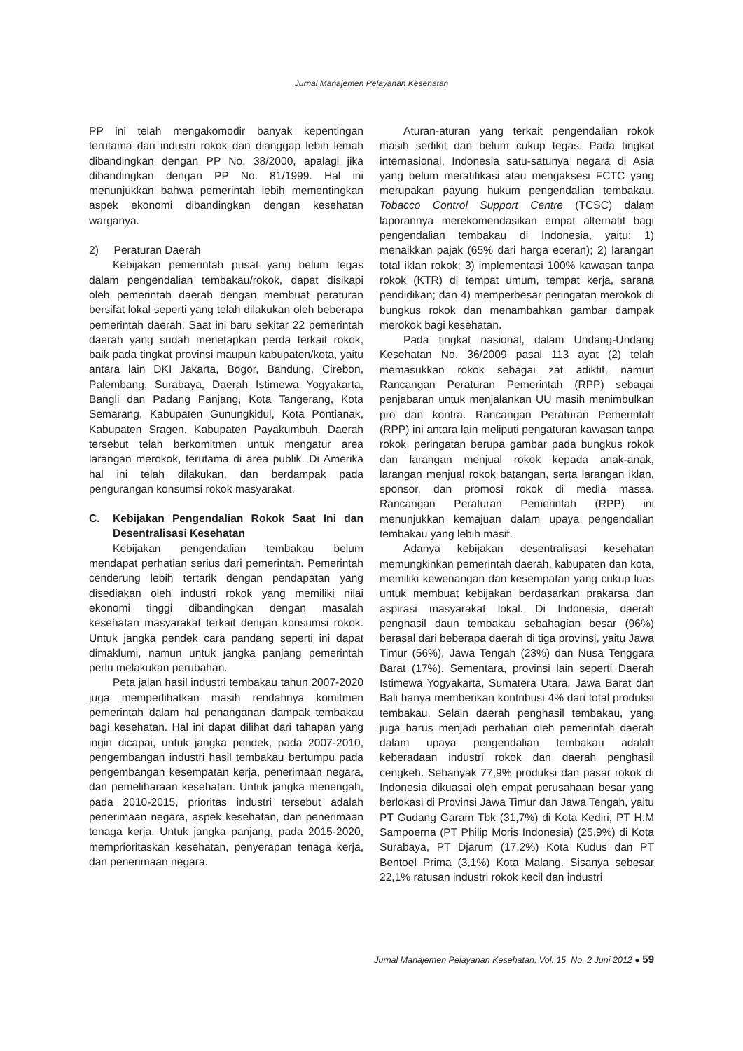Jurnal Manajemen Pelayanan Kesehatan
PP ini telah mengakomodir banyak kepentingan terutama dari industri rokok dan dianggap lebih lemah dibandingkan dengan PP No. 38/2000, apalagi jika dibandingkan dengan PP No. 81/1999. Hal ini menunjukkan bahwa pemerintah lebih mementingkan aspek ekonomi dibandingkan dengan kesehatan warganya.
2) Peraturan Daerah
Kebijakan pemerintah pusat yang belum tegas dalam pengendalian tembakau/rokok, dapat disikapi oleh pemerintah daerah dengan membuat peraturan bersifat lokal seperti yang telah dilakukan oleh beberapa pemerintah daerah. Saat ini baru sekitar 22 pemerintah daerah yang sudah menetapkan perda terkait rokok, baik pada tingkat provinsi maupun kabupaten/kota, yaitu antara lain DKI Jakarta, Bogor, Bandung, Cirebon, Palembang, Surabaya, Daerah Istimewa Yogyakarta, Bangli dan Padang Panjang, Kota Tangerang, Kota Semarang, Kabupaten Gunungkidul, Kota Pontianak, Kabupaten Sragen, Kabupaten Payakumbuh. Daerah tersebut telah berkomitmen untuk mengatur area larangan merokok, terutama di area publik. Di Amerika hal ini telah dilakukan, dan berdampak pada pengurangan konsumsi rokok masyarakat.
C. Kebijakan Pengendalian Rokok Saat Ini dan Desentralisasi Kesehatan
Kebijakan pengendalian tembakau belum mendapat perhatian serius dari pemerintah. Pemerintah cenderung lebih tertarik dengan pendapatan yang disediakan oleh industri rokok yang memiliki nilai ekonomi tinggi dibandingkan dengan masalah kesehatan masyarakat terkait dengan konsumsi rokok. Untuk jangka pendek cara pandang seperti ini dapat dimaklumi, namun untuk jangka panjang pemerintah perlu melakukan perubahan.
Peta jalan hasil industri tembakau tahun 2007-2020 juga memperlihatkan masih rendahnya komitmen pemerintah dalam hal penanganan dampak tembakau bagi kesehatan. Hal ini dapat dilihat dari tahapan yang ingin dicapai, untuk jangka pendek, pada 2007-2010, pengembangan industri hasil tembakau bertumpu pada pengembangan kesempatan kerja, penerimaan negara, dan pemeliharaan kesehatan. Untuk jangka menengah, pada 2010-2015, prioritas industri tersebut adalah penerimaan negara, aspek kesehatan, dan penerimaan tenaga kerja. Untuk jangka panjang, pada 2015-2020, memprioritaskan kesehatan, penyerapan tenaga kerja, dan penerimaan negara.
Aturan-aturan yang terkait pengendalian rokok masih sedikit dan belum cukup tegas. Pada tingkat internasional, Indonesia satu-satunya negara di Asia yang belum meratifikasi atau mengaksesi FCTC yang merupakan payung hukum pengendalian tembakau. Tobacco Control Support Centre (TCSC) dalam laporannya merekomendasikan empat alternatif bagi pengendalian tembakau di Indonesia, yaitu: 1) menaikkan pajak (65% dari harga eceran); 2) larangan total iklan rokok; 3) implementasi 100% kawasan tanpa rokok (KTR) di tempat umum, tempat kerja, sarana pendidikan; dan 4) memperbesar peringatan merokok di bungkus rokok dan menambahkan gambar dampak merokok bagi kesehatan.
Pada tingkat nasional, dalam Undang-Undang Kesehatan No. 36/2009 pasal 113 ayat (2) telah memasukkan rokok sebagai zat adiktif, namun Rancangan Peraturan Pemerintah (RPP) sebagai penjabaran untuk menjalankan UU masih menimbulkan pro dan kontra. Rancangan Peraturan Pemerintah (RPP) ini antara lain meliputi pengaturan kawasan tanpa rokok, peringatan berupa gambar pada bungkus rokok dan larangan menjual rokok kepada anak-anak, larangan menjual rokok batangan, serta larangan iklan, sponsor, dan promosi rokok di media massa. Rancangan Peraturan Pemerintah (RPP) ini menunjukkan kemajuan dalam upaya pengendalian tembakau yang lebih masif.
Adanya kebijakan desentralisasi kesehatan memungkinkan pemerintah daerah, kabupaten dan kota, memiliki kewenangan dan kesempatan yang cukup luas untuk membuat kebijakan berdasarkan prakarsa dan aspirasi masyarakat lokal. Di Indonesia, daerah penghasil daun tembakau sebahagian besar (96%) berasal dari beberapa daerah di tiga provinsi, yaitu Jawa Timur (56%), Jawa Tengah (23%) dan Nusa Tenggara Barat (17%). Sementara, provinsi lain seperti Daerah Istimewa Yogyakarta, Sumatera Utara, Jawa Barat dan Bali hanya memberikan kontribusi 4% dari total produksi tembakau. Selain daerah penghasil tembakau, yang juga harus menjadi perhatian oleh pemerintah daerah dalam upaya pengendalian tembakau adalah keberadaan industri rokok dan daerah penghasil cengkeh. Sebanyak 77,9% produksi dan pasar rokok di Indonesia dikuasai oleh empat perusahaan besar yang berlokasi di Provinsi Jawa Timur dan Jawa Tengah, yaitu PT Gudang Garam Tbk (31,7%) di Kota Kediri, PT H.M Sampoerna (PT Philip Moris Indonesia) (25,9%) di Kota Surabaya, PT Djarum (17,2%) Kota Kudus dan PT Bentoel Prima (3,1%) Kota Malang. Sisanya sebesar 22,1% ratusan industri rokok kecil dan industri
Jurnal Manajemen Pelayanan Kesehatan, Vol. 15, No. 2 Juni 2012 ● 59